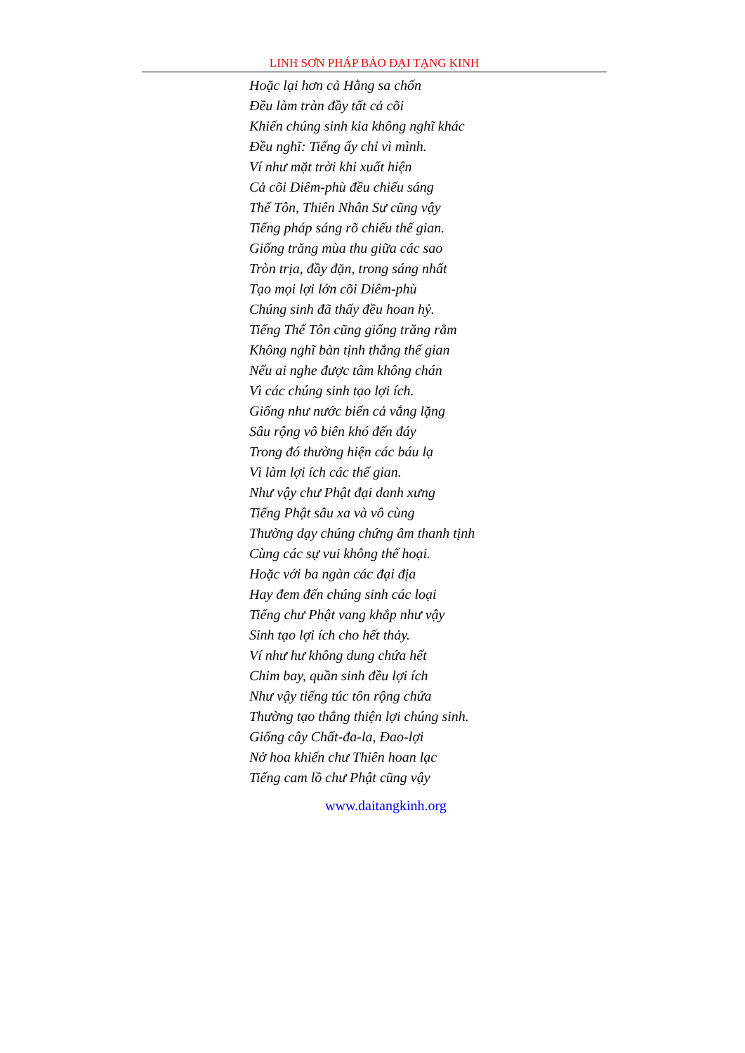LINH SƠN PHÁP BẢO ĐẠI TẠNG KINH
Hoặc lại hơn cả Hằng sa chốn
Đều làm tràn đầy tất cả cõi
Khiến chúng sinh kia không nghĩ khác
Đều nghĩ: Tiếng ấy chỉ vì mình.
Ví như mặt trời khi xuất hiện
Cả cõi Diêm-phù đều chiếu sáng
Thế Tôn, Thiên Nhân Sư cũng vậy
Tiếng pháp sáng rõ chiếu thế gian.
Giống trăng mùa thu giữa các sao
Tròn trịa, đầy đặn, trong sáng nhất
Tạo mọi lợi lớn cõi Diêm-phù
Chúng sinh đã thấy đều hoan hỷ.
Tiếng Thế Tôn cũng giống trăng rằm
Không nghĩ bàn tịnh thắng thế gian
Nếu ai nghe được tâm không chán
Vì các chúng sinh tạo lợi ích.
Giống như nước biển cả vắng lặng
Sâu rộng vô biên khó đến đáy
Trong đó thường hiện các báu lạ
Vì làm lợi ích các thế gian.
Như vậy chư Phật đại danh xưng
Tiếng Phật sâu xa và vô cùng
Thường dạy chúng chứng âm thanh tịnh
Cùng các sự vui không thể hoại.
Hoặc với ba ngàn các đại địa
Hay đem đến chúng sinh các loại
Tiếng chư Phật vang khắp như vậy
Sinh tạo lợi ích cho hết thảy.
Ví như hư không dung chứa hết
Chim bay, quần sinh đều lợi ích
Như vậy tiếng túc tôn rộng chứa
Thường tạo thắng thiện lợi chúng sinh.
Giống cây Chất-đa-la, Đao-lợi
Nở hoa khiến chư Thiên hoan lạc
Tiếng cam lồ chư Phật cũng vậy
www.daitangkinh.org